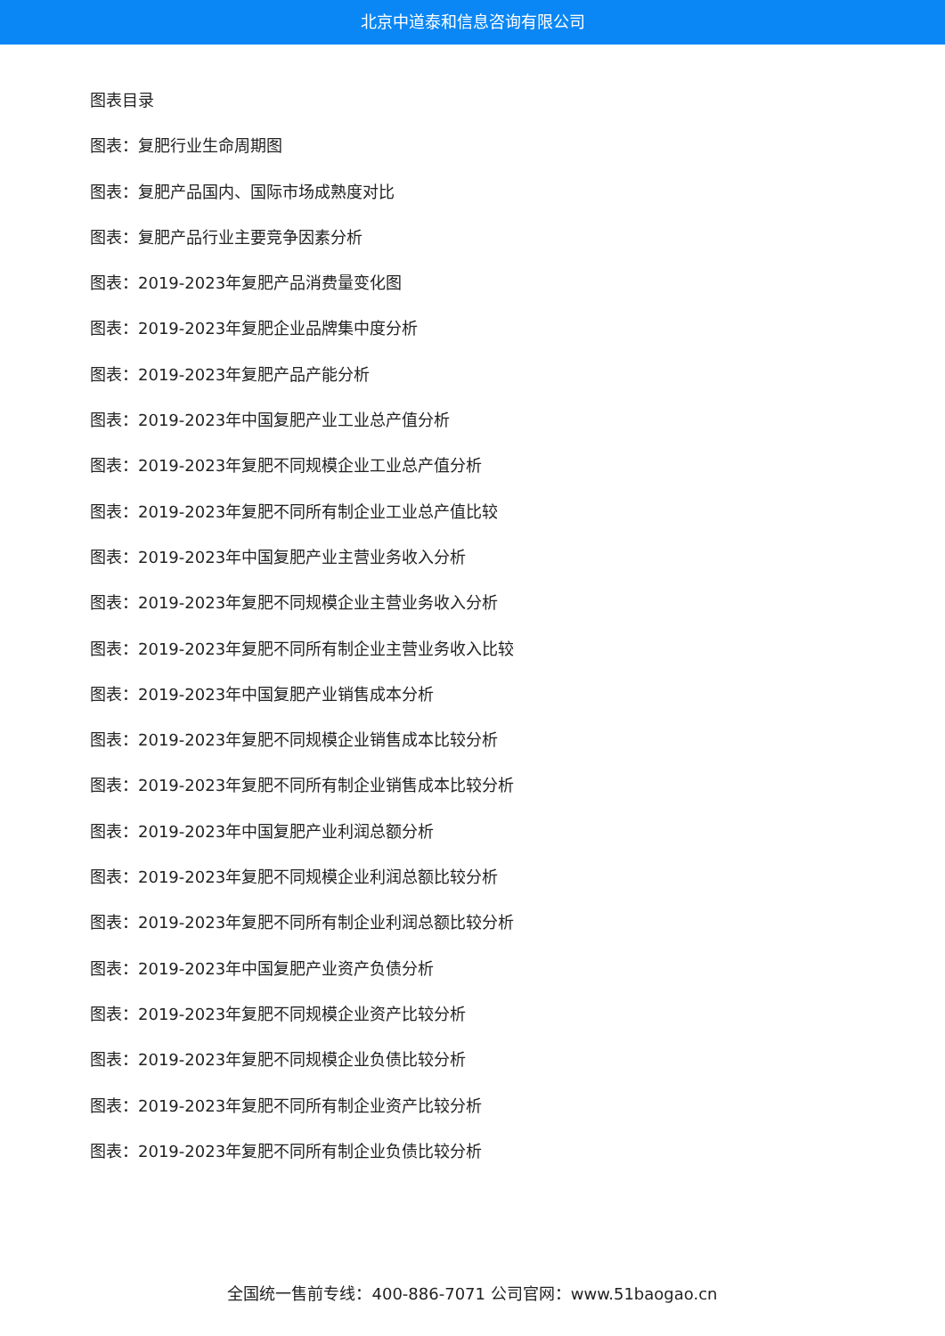北京中道泰和信息咨询有限公司
图表目录
图表：复肥行业生命周期图
图表：复肥产品国内、国际市场成熟度对比
图表：复肥产品行业主要竞争因素分析
图表：2019-2023年复肥产品消费量变化图
图表：2019-2023年复肥企业品牌集中度分析
图表：2019-2023年复肥产品产能分析
图表：2019-2023年中国复肥产业工业总产值分析
图表：2019-2023年复肥不同规模企业工业总产值分析
图表：2019-2023年复肥不同所有制企业工业总产值比较
图表：2019-2023年中国复肥产业主营业务收入分析
图表：2019-2023年复肥不同规模企业主营业务收入分析
图表：2019-2023年复肥不同所有制企业主营业务收入比较
图表：2019-2023年中国复肥产业销售成本分析
图表：2019-2023年复肥不同规模企业销售成本比较分析
图表：2019-2023年复肥不同所有制企业销售成本比较分析
图表：2019-2023年中国复肥产业利润总额分析
图表：2019-2023年复肥不同规模企业利润总额比较分析
图表：2019-2023年复肥不同所有制企业利润总额比较分析
图表：2019-2023年中国复肥产业资产负债分析
图表：2019-2023年复肥不同规模企业资产比较分析
图表：2019-2023年复肥不同规模企业负债比较分析
图表：2019-2023年复肥不同所有制企业资产比较分析
图表：2019-2023年复肥不同所有制企业负债比较分析
全国统一售前专线：400-886-7071 公司官网：www.51baogao.cn